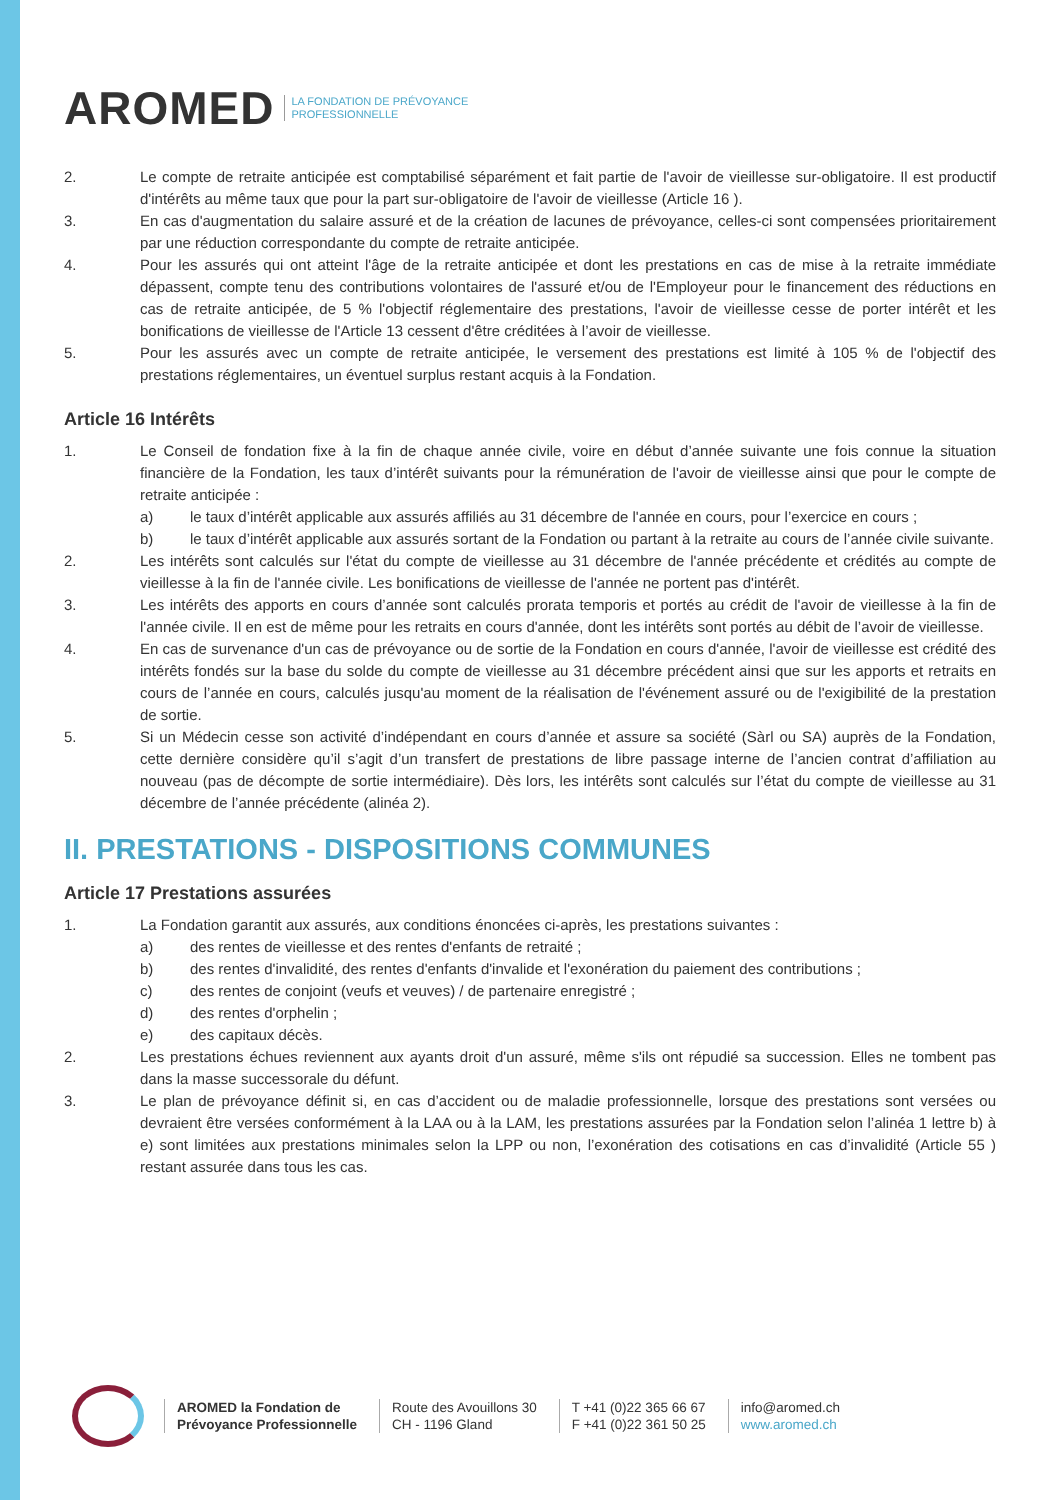AROMED LA FONDATION DE PRÉVOYANCE
PROFESSIONNELLE
2. Le compte de retraite anticipée est comptabilisé séparément et fait partie de l'avoir de vieillesse sur-obligatoire. Il est productif d'intérêts au même taux que pour la part sur-obligatoire de l'avoir de vieillesse (Article 16 ).
3. En cas d'augmentation du salaire assuré et de la création de lacunes de prévoyance, celles-ci sont compensées prioritairement par une réduction correspondante du compte de retraite anticipée.
4. Pour les assurés qui ont atteint l'âge de la retraite anticipée et dont les prestations en cas de mise à la retraite immédiate dépassent, compte tenu des contributions volontaires de l'assuré et/ou de l'Employeur pour le financement des réductions en cas de retraite anticipée, de 5 % l'objectif réglementaire des prestations, l'avoir de vieillesse cesse de porter intérêt et les bonifications de vieillesse de l'Article 13 cessent d'être créditées à l’avoir de vieillesse.
5. Pour les assurés avec un compte de retraite anticipée, le versement des prestations est limité à 105 % de l'objectif des prestations réglementaires, un éventuel surplus restant acquis à la Fondation.
Article 16 Intérêts
1. Le Conseil de fondation fixe à la fin de chaque année civile, voire en début d’année suivante une fois connue la situation financière de la Fondation, les taux d’intérêt suivants pour la rémunération de l'avoir de vieillesse ainsi que pour le compte de retraite anticipée :
a) le taux d’intérêt applicable aux assurés affiliés au 31 décembre de l'année en cours, pour l’exercice en cours ;
b) le taux d’intérêt applicable aux assurés sortant de la Fondation ou partant à la retraite au cours de l’année civile suivante.
2. Les intérêts sont calculés sur l'état du compte de vieillesse au 31 décembre de l'année précédente et crédités au compte de vieillesse à la fin de l'année civile. Les bonifications de vieillesse de l'année ne portent pas d'intérêt.
3. Les intérêts des apports en cours d’année sont calculés prorata temporis et portés au crédit de l'avoir de vieillesse à la fin de l'année civile. Il en est de même pour les retraits en cours d'année, dont les intérêts sont portés au débit de l’avoir de vieillesse.
4. En cas de survenance d'un cas de prévoyance ou de sortie de la Fondation en cours d'année, l'avoir de vieillesse est crédité des intérêts fondés sur la base du solde du compte de vieillesse au 31 décembre précédent ainsi que sur les apports et retraits en cours de l’année en cours, calculés jusqu'au moment de la réalisation de l'événement assuré ou de l'exigibilité de la prestation de sortie.
5. Si un Médecin cesse son activité d’indépendant en cours d’année et assure sa société (Sàrl ou SA) auprès de la Fondation, cette dernière considère qu’il s’agit d’un transfert de prestations de libre passage interne de l’ancien contrat d’affiliation au nouveau (pas de décompte de sortie intermédiaire). Dès lors, les intérêts sont calculés sur l’état du compte de vieillesse au 31 décembre de l’année précédente (alinéa 2).
II. PRESTATIONS - DISPOSITIONS COMMUNES
Article 17 Prestations assurées
1. La Fondation garantit aux assurés, aux conditions énoncées ci-après, les prestations suivantes :
a) des rentes de vieillesse et des rentes d'enfants de retraité ;
b) des rentes d'invalidité, des rentes d'enfants d'invalide et l'exonération du paiement des contributions ;
c) des rentes de conjoint (veufs et veuves) / de partenaire enregistré ;
d) des rentes d'orphelin ;
e) des capitaux décès.
2. Les prestations échues reviennent aux ayants droit d'un assuré, même s'ils ont répudié sa succession. Elles ne tombent pas dans la masse successorale du défunt.
3. Le plan de prévoyance définit si, en cas d’accident ou de maladie professionnelle, lorsque des prestations sont versées ou devraient être versées conformément à la LAA ou à la LAM, les prestations assurées par la Fondation selon l’alinéa 1 lettre b) à e) sont limitées aux prestations minimales selon la LPP ou non, l’exonération des cotisations en cas d’invalidité (Article 55 ) restant assurée dans tous les cas.
AROMED la Fondation de
Prévoyance Professionnelle
Route des Avouillons 30
CH - 1196 Gland
T +41 (0)22 365 66 67
F +41 (0)22 361 50 25
info@aromed.ch
www.aromed.ch